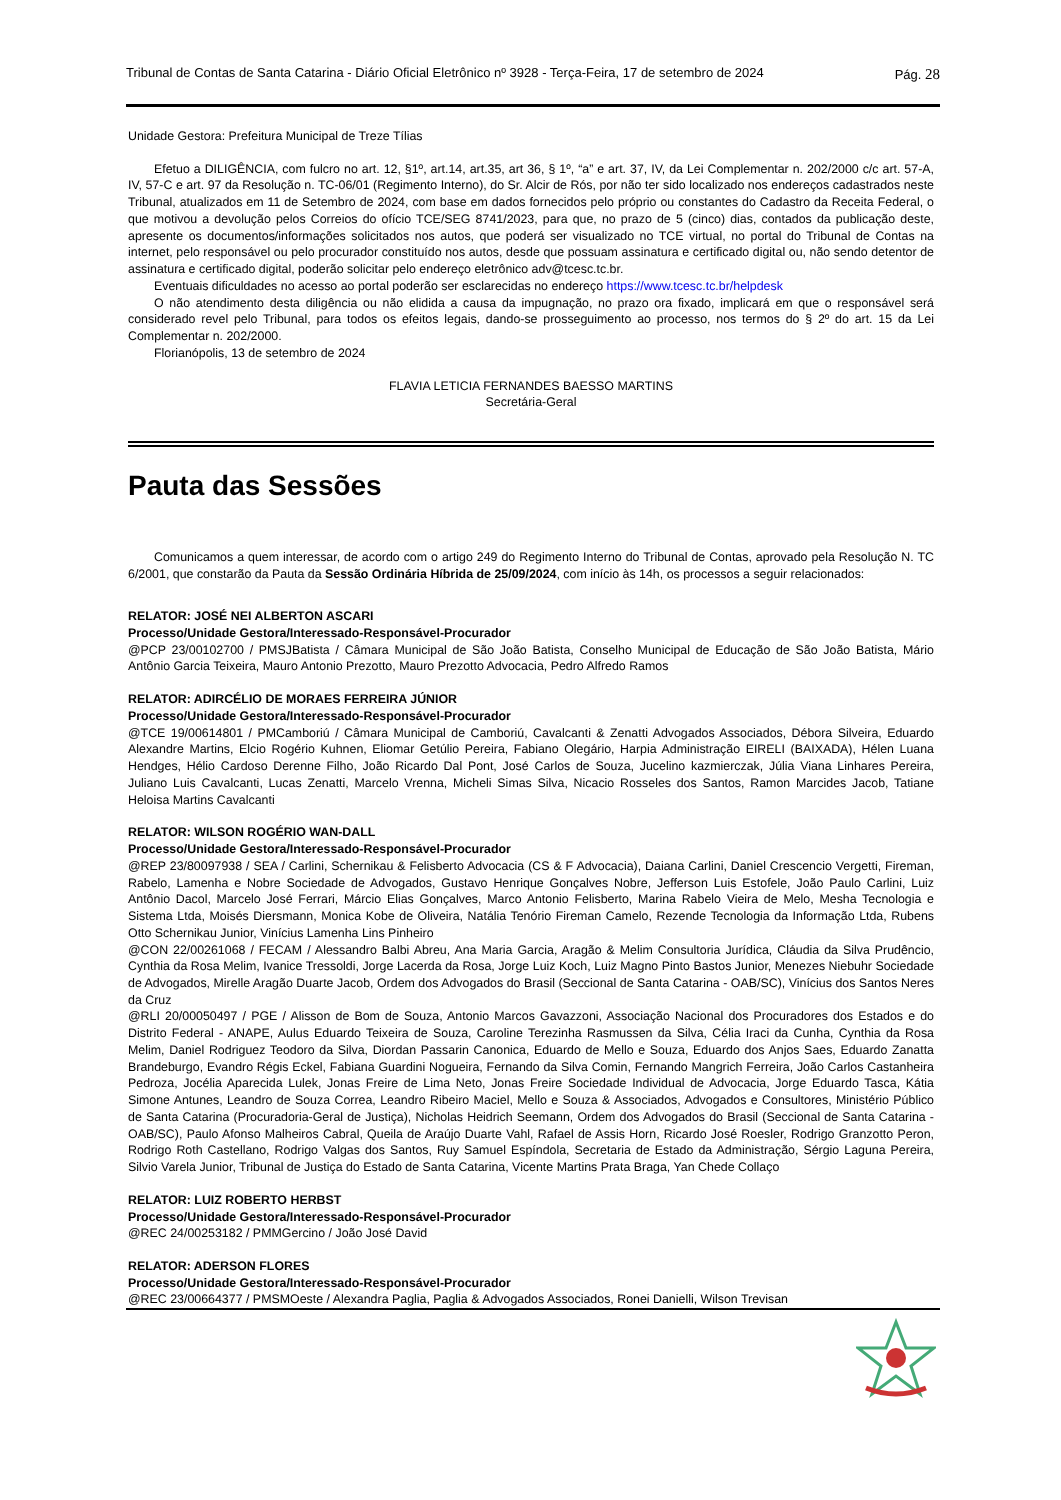Tribunal de Contas de Santa Catarina - Diário Oficial Eletrônico nº 3928 - Terça-Feira, 17 de setembro de 2024 Pág. 28
Unidade Gestora: Prefeitura Municipal de Treze Tílias
Efetuo a DILIGÊNCIA, com fulcro no art. 12, §1º, art.14, art.35, art 36, § 1º, “a” e art. 37, IV, da Lei Complementar n. 202/2000 c/c art. 57-A, IV, 57-C e art. 97 da Resolução n. TC-06/01 (Regimento Interno), do Sr. Alcir de Rós, por não ter sido localizado nos endereços cadastrados neste Tribunal, atualizados em 11 de Setembro de 2024, com base em dados fornecidos pelo próprio ou constantes do Cadastro da Receita Federal, o que motivou a devolução pelos Correios do ofício TCE/SEG 8741/2023, para que, no prazo de 5 (cinco) dias, contados da publicação deste, apresente os documentos/informações solicitados nos autos, que poderá ser visualizado no TCE virtual, no portal do Tribunal de Contas na internet, pelo responsável ou pelo procurador constituído nos autos, desde que possuam assinatura e certificado digital ou, não sendo detentor de assinatura e certificado digital, poderão solicitar pelo endereço eletrônico adv@tcesc.tc.br.
Eventuais dificuldades no acesso ao portal poderão ser esclarecidas no endereço https://www.tcesc.tc.br/helpdesk
O não atendimento desta diligência ou não elidida a causa da impugnação, no prazo ora fixado, implicará em que o responsável será considerado revel pelo Tribunal, para todos os efeitos legais, dando-se prosseguimento ao processo, nos termos do § 2º do art. 15 da Lei Complementar n. 202/2000.
Florianópolis, 13 de setembro de 2024
FLAVIA LETICIA FERNANDES BAESSO MARTINS
Secretária-Geral
Pauta das Sessões
Comunicamos a quem interessar, de acordo com o artigo 249 do Regimento Interno do Tribunal de Contas, aprovado pela Resolução N. TC 6/2001, que constarão da Pauta da Sessão Ordinária Híbrida de 25/09/2024, com início às 14h, os processos a seguir relacionados:
RELATOR: JOSÉ NEI ALBERTON ASCARI
Processo/Unidade Gestora/Interessado-Responsável-Procurador
@PCP 23/00102700 / PMSJBatista / Câmara Municipal de São João Batista, Conselho Municipal de Educação de São João Batista, Mário Antônio Garcia Teixeira, Mauro Antonio Prezotto, Mauro Prezotto Advocacia, Pedro Alfredo Ramos
RELATOR: ADIRCÉLIO DE MORAES FERREIRA JÚNIOR
Processo/Unidade Gestora/Interessado-Responsável-Procurador
@TCE 19/00614801 / PMCamboriú / Câmara Municipal de Camboriú, Cavalcanti & Zenatti Advogados Associados, Débora Silveira, Eduardo Alexandre Martins, Elcio Rogério Kuhnen, Eliomar Getúlio Pereira, Fabiano Olegário, Harpia Administração EIRELI (BAIXADA), Hélen Luana Hendges, Hélio Cardoso Derenne Filho, João Ricardo Dal Pont, José Carlos de Souza, Jucelino kazmierczak, Júlia Viana Linhares Pereira, Juliano Luis Cavalcanti, Lucas Zenatti, Marcelo Vrenna, Micheli Simas Silva, Nicacio Rosseles dos Santos, Ramon Marcides Jacob, Tatiane Heloisa Martins Cavalcanti
RELATOR: WILSON ROGÉRIO WAN-DALL
Processo/Unidade Gestora/Interessado-Responsável-Procurador
@REP 23/80097938 / SEA / Carlini, Schernikau & Felisberto Advocacia (CS & F Advocacia), Daiana Carlini, Daniel Crescencio Vergetti, Fireman, Rabelo, Lamenha e Nobre Sociedade de Advogados, Gustavo Henrique Gonçalves Nobre, Jefferson Luis Estofele, João Paulo Carlini, Luiz Antônio Dacol, Marcelo José Ferrari, Márcio Elias Gonçalves, Marco Antonio Felisberto, Marina Rabelo Vieira de Melo, Mesha Tecnologia e Sistema Ltda, Moisés Diersmann, Monica Kobe de Oliveira, Natália Tenório Fireman Camelo, Rezende Tecnologia da Informação Ltda, Rubens Otto Schernikau Junior, Vinícius Lamenha Lins Pinheiro
@CON 22/00261068 / FECAM / Alessandro Balbi Abreu, Ana Maria Garcia, Aragão & Melim Consultoria Jurídica, Cláudia da Silva Prudêncio, Cynthia da Rosa Melim, Ivanice Tressoldi, Jorge Lacerda da Rosa, Jorge Luiz Koch, Luiz Magno Pinto Bastos Junior, Menezes Niebuhr Sociedade de Advogados, Mirelle Aragão Duarte Jacob, Ordem dos Advogados do Brasil (Seccional de Santa Catarina - OAB/SC), Vinícius dos Santos Neres da Cruz
@RLI 20/00050497 / PGE / Alisson de Bom de Souza, Antonio Marcos Gavazzoni, Associação Nacional dos Procuradores dos Estados e do Distrito Federal - ANAPE, Aulus Eduardo Teixeira de Souza, Caroline Terezinha Rasmussen da Silva, Célia Iraci da Cunha, Cynthia da Rosa Melim, Daniel Rodriguez Teodoro da Silva, Diordan Passarin Canonica, Eduardo de Mello e Souza, Eduardo dos Anjos Saes, Eduardo Zanatta Brandeburgo, Evandro Régis Eckel, Fabiana Guardini Nogueira, Fernando da Silva Comin, Fernando Mangrich Ferreira, João Carlos Castanheira Pedroza, Jocélia Aparecida Lulek, Jonas Freire de Lima Neto, Jonas Freire Sociedade Individual de Advocacia, Jorge Eduardo Tasca, Kátia Simone Antunes, Leandro de Souza Correa, Leandro Ribeiro Maciel, Mello e Souza & Associados, Advogados e Consultores, Ministério Público de Santa Catarina (Procuradoria-Geral de Justiça), Nicholas Heidrich Seemann, Ordem dos Advogados do Brasil (Seccional de Santa Catarina - OAB/SC), Paulo Afonso Malheiros Cabral, Queila de Araújo Duarte Vahl, Rafael de Assis Horn, Ricardo José Roesler, Rodrigo Granzotto Peron, Rodrigo Roth Castellano, Rodrigo Valgas dos Santos, Ruy Samuel Espíndola, Secretaria de Estado da Administração, Sérgio Laguna Pereira, Silvio Varela Junior, Tribunal de Justiça do Estado de Santa Catarina, Vicente Martins Prata Braga, Yan Chede Collaço
RELATOR: LUIZ ROBERTO HERBST
Processo/Unidade Gestora/Interessado-Responsável-Procurador
@REC 24/00253182 / PMMGercino / João José David
RELATOR: ADERSON FLORES
Processo/Unidade Gestora/Interessado-Responsável-Procurador
@REC 23/00664377 / PMSMOeste / Alexandra Paglia, Paglia & Advogados Associados, Ronei Danielli, Wilson Trevisan